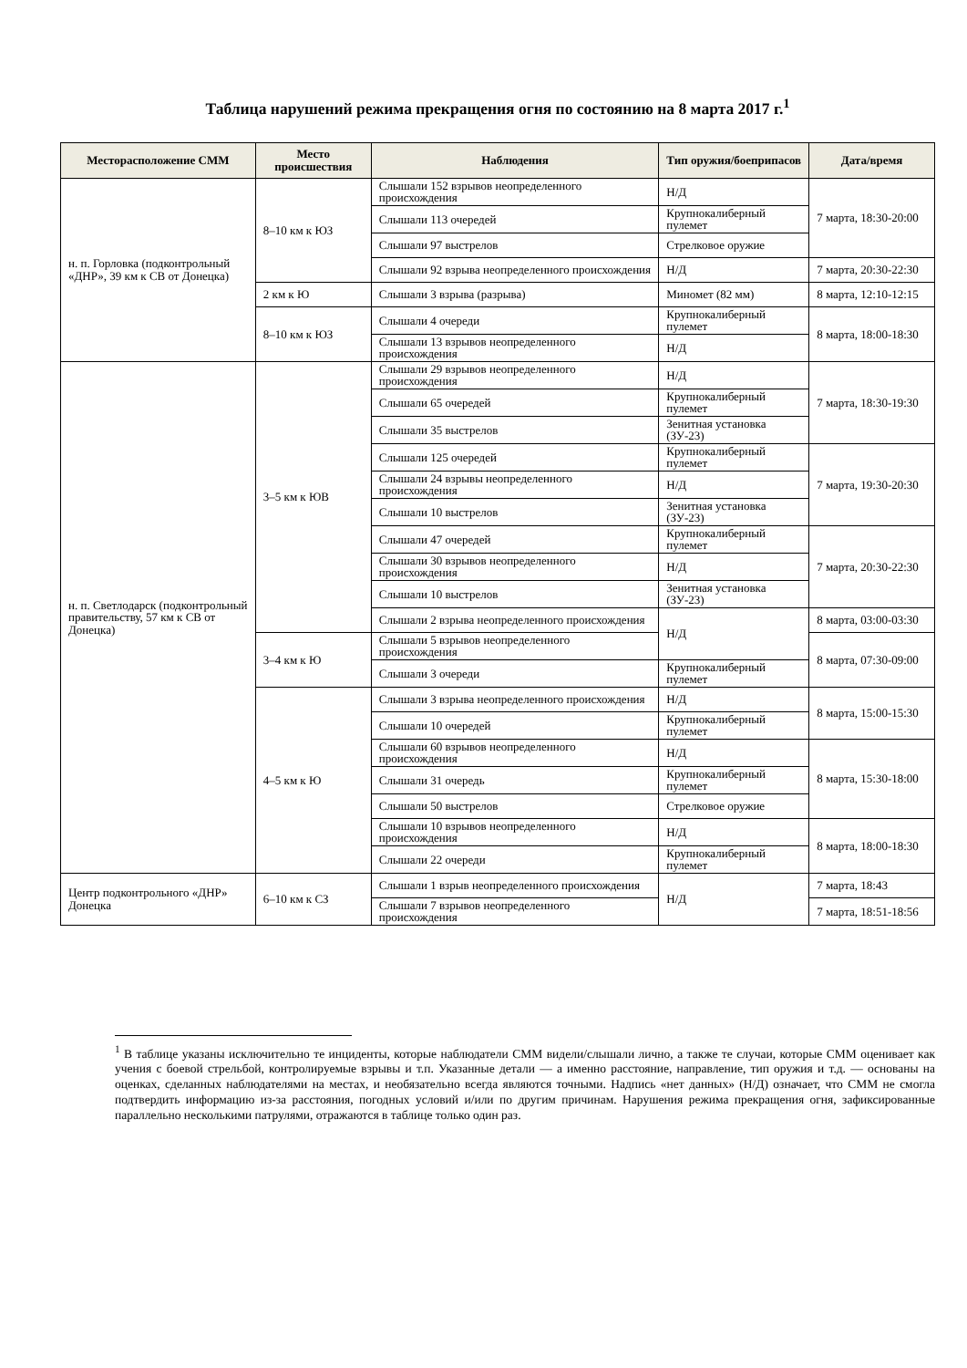Таблица нарушений режима прекращения огня по состоянию на 8 марта 2017 г.<sup>1</sup>
| Месторасположение СММ | Место происшествия | Наблюдения | Тип оружия/боеприпасов | Дата/время |
| --- | --- | --- | --- | --- |
| н. п. Горловка (подконтрольный «ДНР», 39 км к СВ от Донецка) | 8–10 км к ЮЗ | Слышали 152 взрывов неопределенного происхождения | Н/Д | 7 марта, 18:30-20:00 |
| | | Слышали 113 очередей | Крупнокалиберный пулемет | |
| | | Слышали 97 выстрелов | Стрелковое оружие | |
| | | Слышали 92 взрыва неопределенного происхождения | Н/Д | 7 марта, 20:30-22:30 |
| | 2 км к Ю | Слышали 3 взрыва (разрыва) | Миномет (82 мм) | 8 марта, 12:10-12:15 |
| | 8–10 км к ЮЗ | Слышали 4 очереди | Крупнокалиберный пулемет | 8 марта, 18:00-18:30 |
| | | Слышали 13 взрывов неопределенного происхождения | Н/Д | |
| н. п. Светлодарск (подконтрольный правительству, 57 км к СВ от Донецка) | 3–5 км к ЮВ | Слышали 29 взрывов неопределенного происхождения | Н/Д | 7 марта, 18:30-19:30 |
| | | Слышали 65 очередей | Крупнокалиберный пулемет | |
| | | Слышали 35 выстрелов | Зенитная установка (ЗУ-23) | |
| | | Слышали 125 очередей | Крупнокалиберный пулемет | 7 марта, 19:30-20:30 |
| | | Слышали 24 взрывы неопределенного происхождения | Н/Д | |
| | | Слышали 10 выстрелов | Зенитная установка (ЗУ-23) | |
| | | Слышали 47 очередей | Крупнокалиберный пулемет | 7 марта, 20:30-22:30 |
| | | Слышали 30 взрывов неопределенного происхождения | Н/Д | |
| | | Слышали 10 выстрелов | Зенитная установка (ЗУ-23) | |
| | | Слышали 2 взрыва неопределенного происхождения | Н/Д | 8 марта, 03:00-03:30 |
| | 3–4 км к Ю | Слышали 5 взрывов неопределенного происхождения | | 8 марта, 07:30-09:00 |
| | | Слышали 3 очереди | Крупнокалиберный пулемет | |
| | 4–5 км к Ю | Слышали 3 взрыва неопределенного происхождения | Н/Д | 8 марта, 15:00-15:30 |
| | | Слышали 10 очередей | Крупнокалиберный пулемет | |
| | | Слышали 60 взрывов неопределенного происхождения | Н/Д | 8 марта, 15:30-18:00 |
| | | Слышали 31 очередь | Крупнокалиберный пулемет | |
| | | Слышали 50 выстрелов | Стрелковое оружие | |
| | | Слышали 10 взрывов неопределенного происхождения | Н/Д | 8 марта, 18:00-18:30 |
| | | Слышали 22 очереди | Крупнокалиберный пулемет | |
| Центр подконтрольного «ДНР» Донецка | 6–10 км к СЗ | Слышали 1 взрыв неопределенного происхождения | Н/Д | 7 марта, 18:43 |
| | | Слышали 7 взрывов неопределенного происхождения | | 7 марта, 18:51-18:56 |
<sup>1</sup> В таблице указаны исключительно те инциденты, которые наблюдатели СММ видели/слышали лично, а также те случаи, которые СММ оценивает как учения с боевой стрельбой, контролируемые взрывы и т.п. Указанные детали — а именно расстояние, направление, тип оружия и т.д. — основаны на оценках, сделанных наблюдателями на местах, и необязательно всегда являются точными. Надпись «нет данных» (Н/Д) означает, что СММ не смогла подтвердить информацию из-за расстояния, погодных условий и/или по другим причинам. Нарушения режима прекращения огня, зафиксированные параллельно несколькими патрулями, отражаются в таблице только один раз.